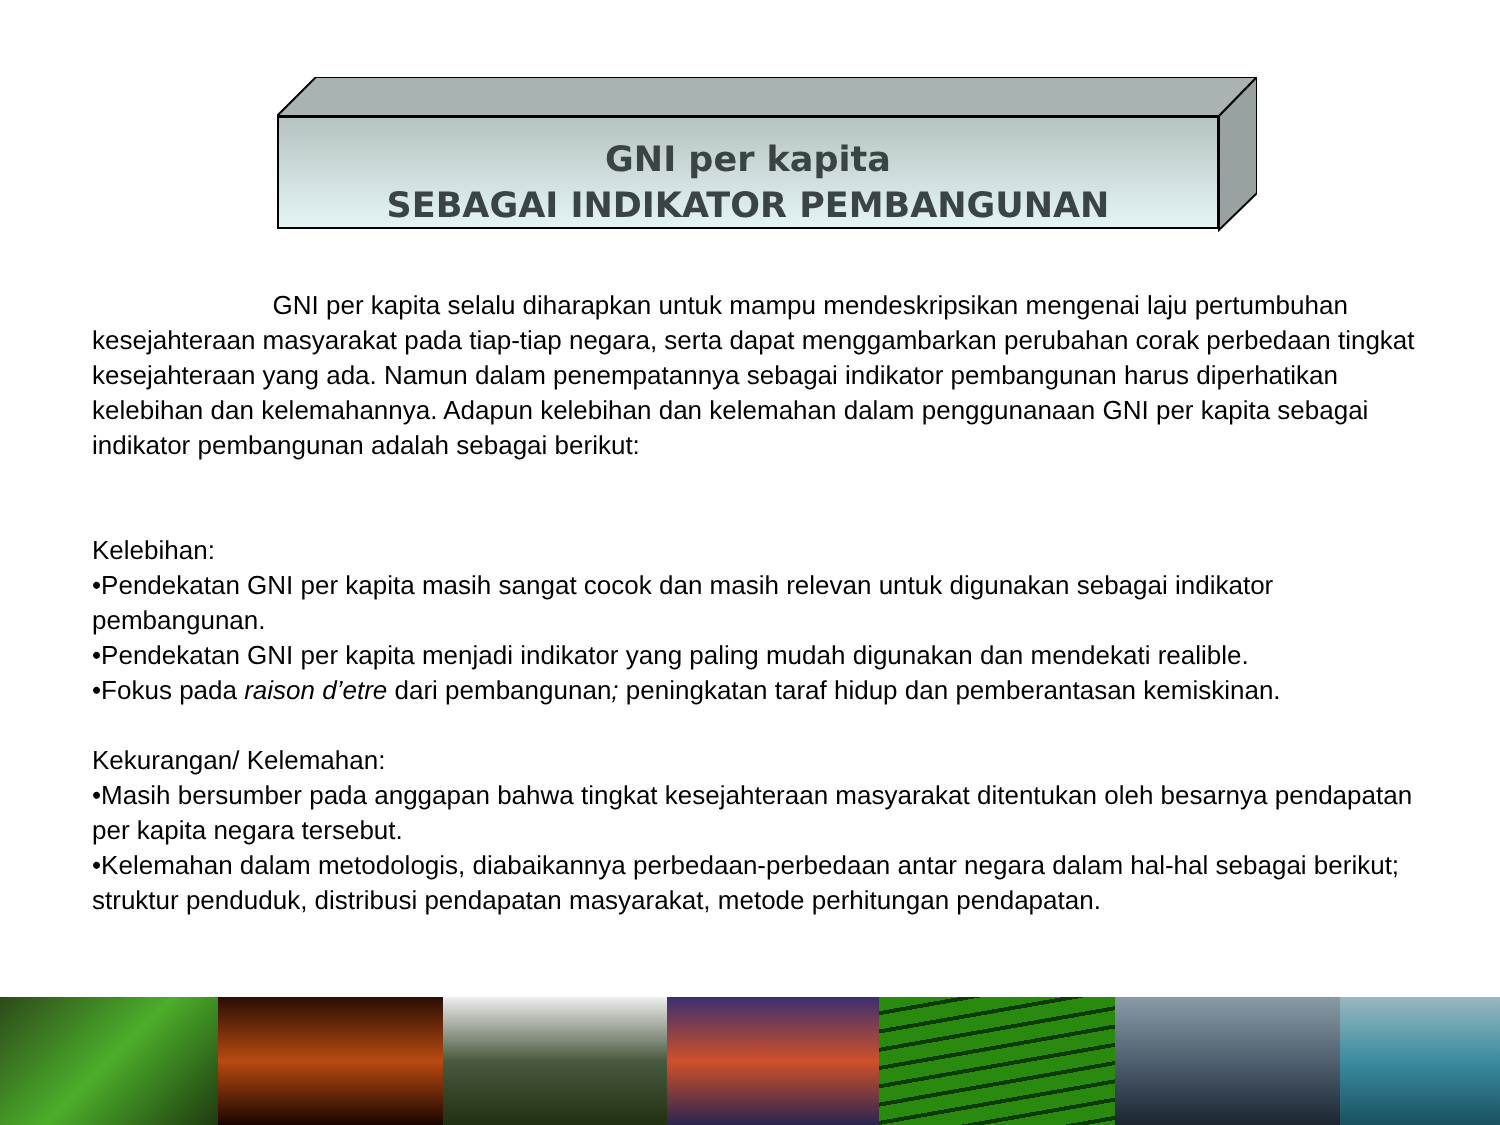GNI per kapita
SEBAGAI INDIKATOR PEMBANGUNAN
GNI per kapita selalu diharapkan untuk mampu mendeskripsikan mengenai laju pertumbuhan kesejahteraan masyarakat pada tiap-tiap negara, serta dapat menggambarkan perubahan corak perbedaan tingkat kesejahteraan yang ada. Namun dalam penempatannya sebagai indikator pembangunan harus diperhatikan kelebihan dan kelemahannya. Adapun kelebihan dan kelemahan dalam penggunanaan GNI per kapita sebagai indikator pembangunan adalah sebagai berikut:
Kelebihan:
•Pendekatan GNI per kapita masih sangat cocok dan masih relevan untuk digunakan sebagai indikator pembangunan.
•Pendekatan GNI per kapita menjadi indikator yang paling mudah digunakan dan mendekati realible.
•Fokus pada raison d’etre dari pembangunan; peningkatan taraf hidup dan pemberantasan kemiskinan.
Kekurangan/ Kelemahan:
•Masih bersumber pada anggapan bahwa tingkat kesejahteraan masyarakat ditentukan oleh besarnya pendapatan per kapita negara tersebut.
•Kelemahan dalam metodologis, diabaikannya perbedaan-perbedaan antar negara dalam hal-hal sebagai berikut; struktur penduduk, distribusi pendapatan masyarakat, metode perhitungan pendapatan.